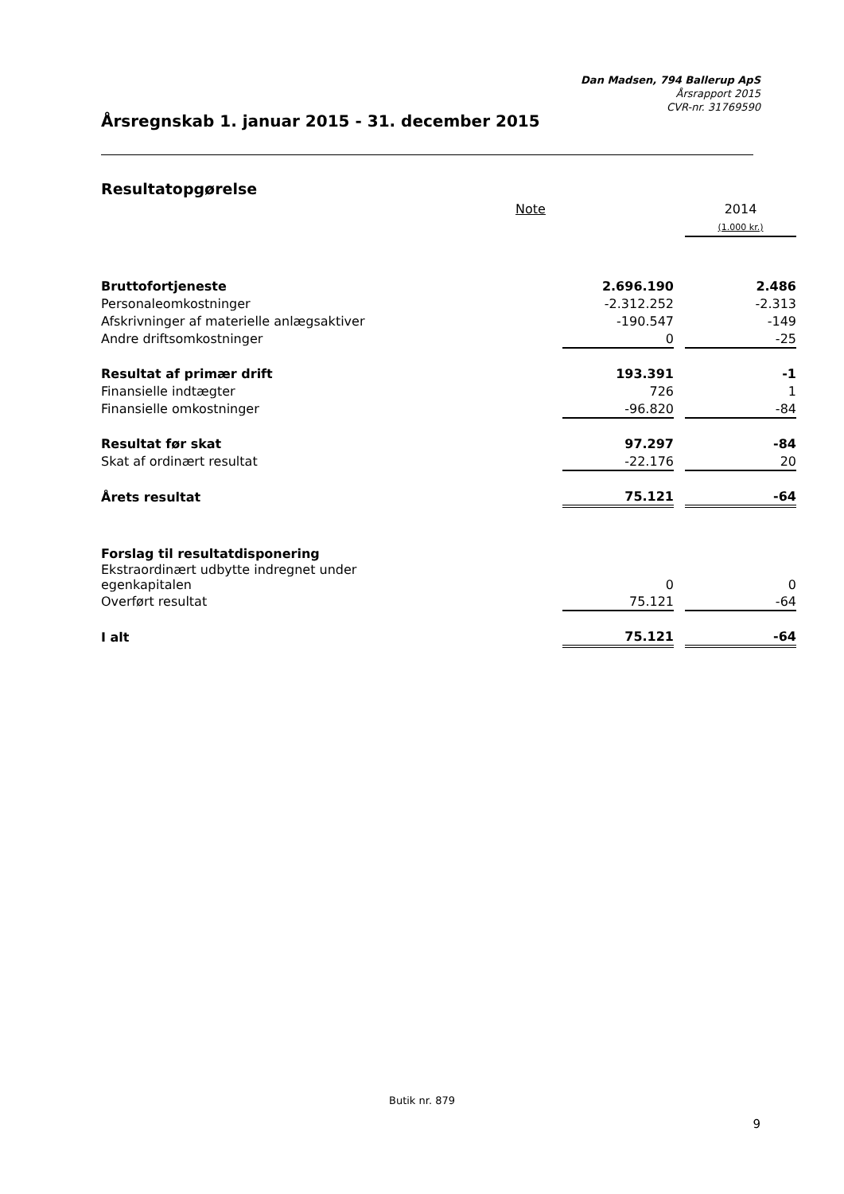Dan Madsen, 794 Ballerup ApS
Årsrapport 2015
CVR-nr. 31769590
Årsregnskab 1. januar 2015 - 31. december 2015
Resultatopgørelse
| | Note | | | 2014 |
| --- | --- | --- | --- | --- |
| | | | | (1.000 kr.) |
| Bruttofortjeneste | | 2.696.190 | | 2.486 |
| Personaleomkostninger | | -2.312.252 | | -2.313 |
| Afskrivninger af materielle anlægsaktiver | | -190.547 | | -149 |
| Andre driftsomkostninger | | 0 | | -25 |
| Resultat af primær drift | | 193.391 | | -1 |
| Finansielle indtægter | | 726 | | 1 |
| Finansielle omkostninger | | -96.820 | | -84 |
| Resultat før skat | | 97.297 | | -84 |
| Skat af ordinært resultat | | -22.176 | | 20 |
| Årets resultat | | 75.121 | | -64 |
| Forslag til resultatdisponering | | | | |
| Ekstraordinært udbytte indregnet under egenkapitalen | | 0 | | 0 |
| Overført resultat | | 75.121 | | -64 |
| I alt | | 75.121 | | -64 |
Butik nr. 879
9